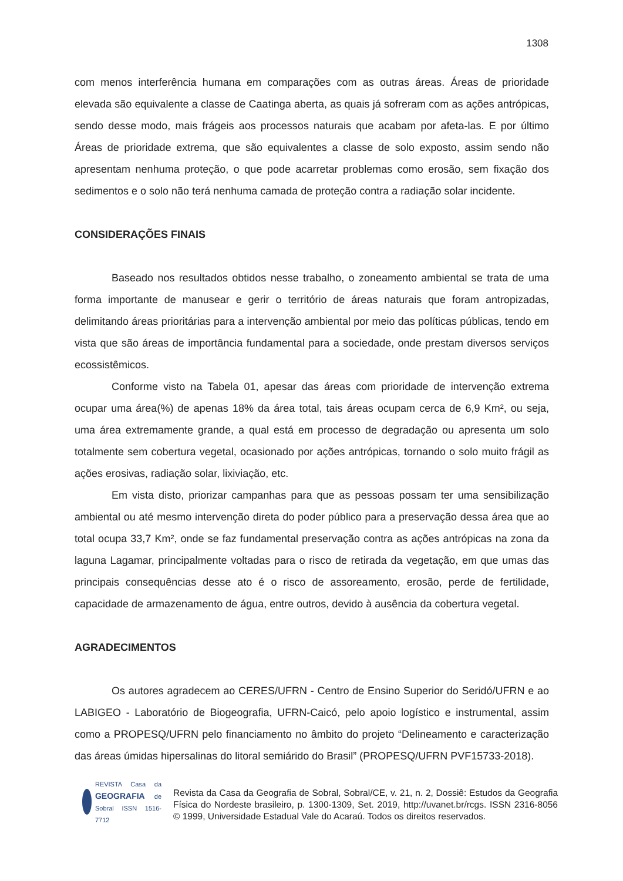1308
com menos interferência humana em comparações com as outras áreas. Áreas de prioridade elevada são equivalente a classe de Caatinga aberta, as quais já sofreram com as ações antrópicas, sendo desse modo, mais frágeis aos processos naturais que acabam por afeta-las. E por último Áreas de prioridade extrema, que são equivalentes a classe de solo exposto, assim sendo não apresentam nenhuma proteção, o que pode acarretar problemas como erosão, sem fixação dos sedimentos e o solo não terá nenhuma camada de proteção contra a radiação solar incidente.
CONSIDERAÇÕES FINAIS
Baseado nos resultados obtidos nesse trabalho, o zoneamento ambiental se trata de uma forma importante de manusear e gerir o território de áreas naturais que foram antropizadas, delimitando áreas prioritárias para a intervenção ambiental por meio das políticas públicas, tendo em vista que são áreas de importância fundamental para a sociedade, onde prestam diversos serviços ecossistêmicos.
Conforme visto na Tabela 01, apesar das áreas com prioridade de intervenção extrema ocupar uma área(%) de apenas 18% da área total, tais áreas ocupam cerca de 6,9 Km², ou seja, uma área extremamente grande, a qual está em processo de degradação ou apresenta um solo totalmente sem cobertura vegetal, ocasionado por ações antrópicas, tornando o solo muito frágil as ações erosivas, radiação solar, lixiviação, etc.
Em vista disto, priorizar campanhas para que as pessoas possam ter uma sensibilização ambiental ou até mesmo intervenção direta do poder público para a preservação dessa área que ao total ocupa 33,7 Km², onde se faz fundamental preservação contra as ações antrópicas na zona da laguna Lagamar, principalmente voltadas para o risco de retirada da vegetação, em que umas das principais consequências desse ato é o risco de assoreamento, erosão, perde de fertilidade, capacidade de armazenamento de água, entre outros, devido à ausência da cobertura vegetal.
AGRADECIMENTOS
Os autores agradecem ao CERES/UFRN - Centro de Ensino Superior do Seridó/UFRN e ao LABIGEO - Laboratório de Biogeografia, UFRN-Caicó, pelo apoio logístico e instrumental, assim como a PROPESQ/UFRN pelo financiamento no âmbito do projeto “Delineamento e caracterização das áreas úmidas hipersalinas do litoral semiárido do Brasil” (PROPESQ/UFRN PVF15733-2018).
REVISTA Casa da GEOGRAFIA de Sobral ISSN 1516-7712
Revista da Casa da Geografia de Sobral, Sobral/CE, v. 21, n. 2, Dossiê: Estudos da Geografia Física do Nordeste brasileiro, p. 1300-1309, Set. 2019, http://uvanet.br/rcgs. ISSN 2316-8056 © 1999, Universidade Estadual Vale do Acaraú. Todos os direitos reservados.